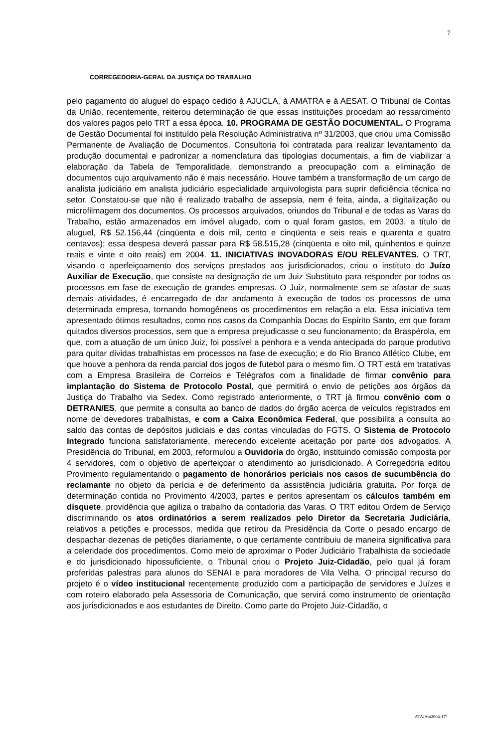7
CORREGEDORIA-GERAL DA JUSTIÇA DO TRABALHO
pelo pagamento do aluguel do espaço cedido à AJUCLA, à AMATRA e à AESAT. O Tribunal de Contas da União, recentemente, reiterou determinação de que essas instituições procedam ao ressarcimento dos valores pagos pelo TRT a essa época. 10. PROGRAMA DE GESTÃO DOCUMENTAL. O Programa de Gestão Documental foi instituído pela Resolução Administrativa nº 31/2003, que criou uma Comissão Permanente de Avaliação de Documentos. Consultoria foi contratada para realizar levantamento da produção documental e padronizar a nomenclatura das tipologias documentais, a fim de viabilizar a elaboração da Tabela de Temporalidade, demonstrando a preocupação com a eliminação de documentos cujo arquivamento não é mais necessário. Houve também a transformação de um cargo de analista judiciário em analista judiciário especialidade arquivologista para suprir deficiência técnica no setor. Constatou-se que não é realizado trabalho de assepsia, nem é feita, ainda, a digitalização ou microfilmagem dos documentos. Os processos arquivados, oriundos do Tribunal e de todas as Varas do Trabalho, estão armazenados em imóvel alugado, com o qual foram gastos, em 2003, a título de aluguel, R$ 52.156,44 (cinqüenta e dois mil, cento e cinqüenta e seis reais e quarenta e quatro centavos); essa despesa deverá passar para R$ 58.515,28 (cinqüenta e oito mil, quinhentos e quinze reais e vinte e oito reais) em 2004. 11. INICIATIVAS INOVADORAS E/OU RELEVANTES. O TRT, visando o aperfeiçoamento dos serviços prestados aos jurisdicionados, criou o instituto do Juízo Auxiliar de Execução, que consiste na designação de um Juiz Substituto para responder por todos os processos em fase de execução de grandes empresas. O Juiz, normalmente sem se afastar de suas demais atividades, é encarregado de dar andamento à execução de todos os processos de uma determinada empresa, tornando homogêneos os procedimentos em relação a ela. Essa iniciativa tem apresentado ótimos resultados, como nos casos da Companhia Docas do Espírito Santo, em que foram quitados diversos processos, sem que a empresa prejudicasse o seu funcionamento; da Braspérola, em que, com a atuação de um único Juiz, foi possível a penhora e a venda antecipada do parque produtivo para quitar dívidas trabalhistas em processos na fase de execução; e do Rio Branco Atlético Clube, em que houve a penhora da renda parcial dos jogos de futebol para o mesmo fim. O TRT está em tratativas com a Empresa Brasileira de Correios e Telégrafos com a finalidade de firmar convênio para implantação do Sistema de Protocolo Postal, que permitirá o envio de petições aos órgãos da Justiça do Trabalho via Sedex. Como registrado anteriormente, o TRT já firmou convênio com o DETRAN/ES, que permite a consulta ao banco de dados do órgão acerca de veículos registrados em nome de devedores trabalhistas, e com a Caixa Econômica Federal, que possibilita a consulta ao saldo das contas de depósitos judiciais e das contas vinculadas do FGTS. O Sistema de Protocolo Integrado funciona satisfatoriamente, merecendo excelente aceitação por parte dos advogados. A Presidência do Tribunal, em 2003, reformulou a Ouvidoria do órgão, instituindo comissão composta por 4 servidores, com o objetivo de aperfeiçoar o atendimento ao jurisdicionado. A Corregedoria editou Provimento regulamentando o pagamento de honorários periciais nos casos de sucumbência do reclamante no objeto da perícia e de deferimento da assistência judiciária gratuita. Por força de determinação contida no Provimento 4/2003, partes e peritos apresentam os cálculos também em disquete, providência que agiliza o trabalho da contadoria das Varas. O TRT editou Ordem de Serviço discriminando os atos ordinatórios a serem realizados pelo Diretor da Secretaria Judiciária, relativos a petições e processos, medida que retirou da Presidência da Corte o pesado encargo de despachar dezenas de petições diariamente, o que certamente contribuiu de maneira significativa para a celeridade dos procedimentos. Como meio de aproximar o Poder Judiciário Trabalhista da sociedade e do jurisdicionado hipossuficiente, o Tribunal criou o Projeto Juiz-Cidadão, pelo qual já foram proferidas palestras para alunos do SENAI e para moradores de Vila Velha. O principal recurso do projeto é o vídeo institucional recentemente produzido com a participação de servidores e Juízes e com roteiro elaborado pela Assessoria de Comunicação, que servirá como instrumento de orientação aos jurisdicionados e aos estudantes de Direito. Como parte do Projeto Juiz-Cidadão, o
ATA/Ata2004-17ª